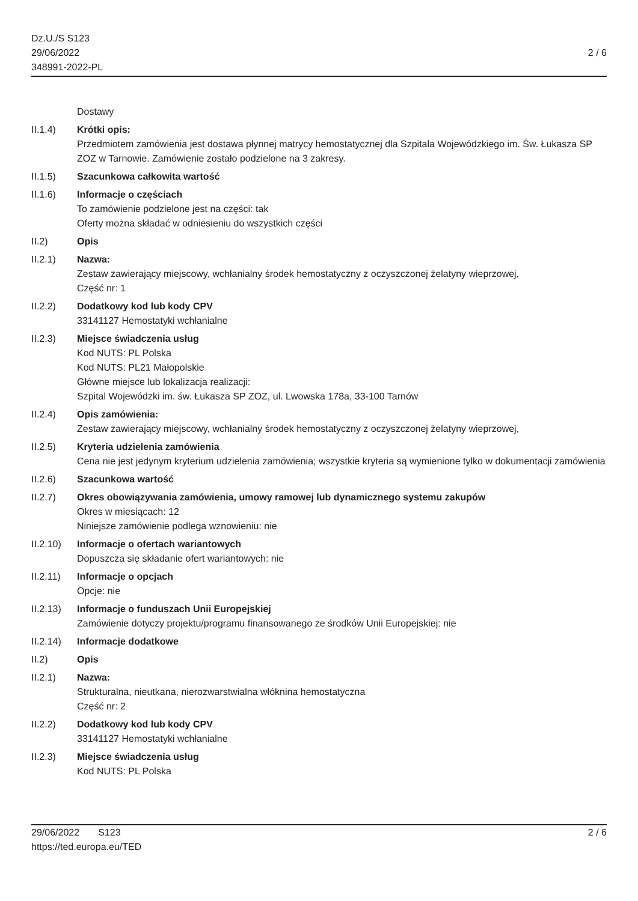Dz.U./S S123
29/06/2022
348991-2022-PL
2 / 6
Dostawy
II.1.4) Krótki opis:
Przedmiotem zamówienia jest dostawa płynnej matrycy hemostatycznej dla Szpitala Wojewódzkiego im. Św. Łukasza SP ZOZ w Tarnowie. Zamówienie zostało podzielone na 3 zakresy.
II.1.5) Szacunkowa całkowita wartość
II.1.6) Informacje o częściach
To zamówienie podzielone jest na części: tak
Oferty można składać w odniesieniu do wszystkich części
II.2) Opis
II.2.1) Nazwa:
Zestaw zawierający miejscowy, wchłanialny środek hemostatyczny z oczyszczonej żelatyny wieprzowej,
Część nr: 1
II.2.2) Dodatkowy kod lub kody CPV
33141127 Hemostatyki wchłanialne
II.2.3) Miejsce świadczenia usług
Kod NUTS: PL Polska
Kod NUTS: PL21 Małopolskie
Główne miejsce lub lokalizacja realizacji:
Szpital Wojewódzki im. św. Łukasza SP ZOZ, ul. Lwowska 178a, 33-100 Tarnów
II.2.4) Opis zamówienia:
Zestaw zawierający miejscowy, wchłanialny środek hemostatyczny z oczyszczonej żelatyny wieprzowej,
II.2.5) Kryteria udzielenia zamówienia
Cena nie jest jedynym kryterium udzielenia zamówienia; wszystkie kryteria są wymienione tylko w dokumentacji zamówienia
II.2.6) Szacunkowa wartość
II.2.7) Okres obowiązywania zamówienia, umowy ramowej lub dynamicznego systemu zakupów
Okres w miesiącach: 12
Niniejsze zamówienie podlega wznowieniu: nie
II.2.10)
Informacje o ofertach wariantowych
Dopuszcza się składanie ofert wariantowych: nie
II.2.11)
Informacje o opcjach
Opcje: nie
II.2.13)
Informacje o funduszach Unii Europejskiej
Zamówienie dotyczy projektu/programu finansowanego ze środków Unii Europejskiej: nie
II.2.14)
Informacje dodatkowe
II.2) Opis
II.2.1) Nazwa:
Strukturalna, nieutkana, nierozwarstwialna włóknina hemostatyczna
Część nr: 2
II.2.2) Dodatkowy kod lub kody CPV
33141127 Hemostatyki wchłanialne
II.2.3) Miejsce świadczenia usług
Kod NUTS: PL Polska
29/06/2022 S123
https://ted.europa.eu/TED
2 / 6